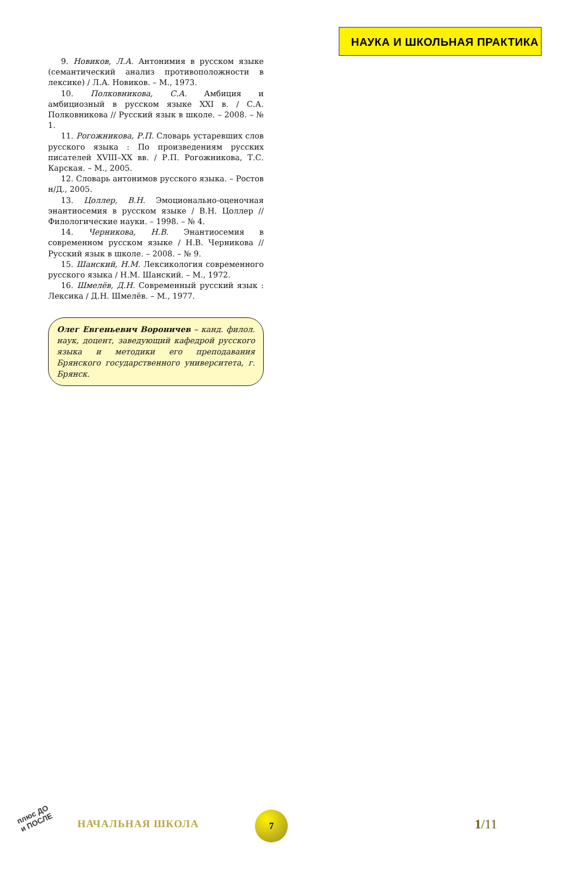НАУКА И ШКОЛЬНАЯ ПРАКТИКА
9. Новиков, Л.А. Антонимия в русском языке (семантический анализ противоположности в лексике) / Л.А. Новиков. – М., 1973.
10. Полковникова, С.А. Амбиция и амбициозный в русском языке XXI в. / С.А. Полковникова // Русский язык в школе. – 2008. – № 1.
11. Рогожникова, Р.П. Словарь устаревших слов русского языка : По произведениям русских писателей XVIII–XX вв. / Р.П. Рогожникова, Т.С. Карская. – М., 2005.
12. Словарь антонимов русского языка. – Ростов н/Д., 2005.
13. Цоллер, В.Н. Эмоционально-оценочная энантиосемия в русском языке / В.Н. Цоллер // Филологические науки. – 1998. – № 4.
14. Черникова, Н.В. Энантиосемия в современном русском языке / Н.В. Черникова // Русский язык в школе. – 2008. – № 9.
15. Шанский, Н.М. Лексикология современного русского языка / Н.М. Шанский. – М., 1972.
16. Шмелёв, Д.Н. Современный русский язык : Лексика / Д.Н. Шмелёв. – М., 1977.
Олег Евгеньевич Вороничев – канд. филол. наук, доцент, заведующий кафедрой русского языка и методики его преподавания Брянского государственного университета, г. Брянск.
плюс ДО
и ПОСЛЕ
НАЧАЛЬНАЯ ШКОЛА
7
1/11